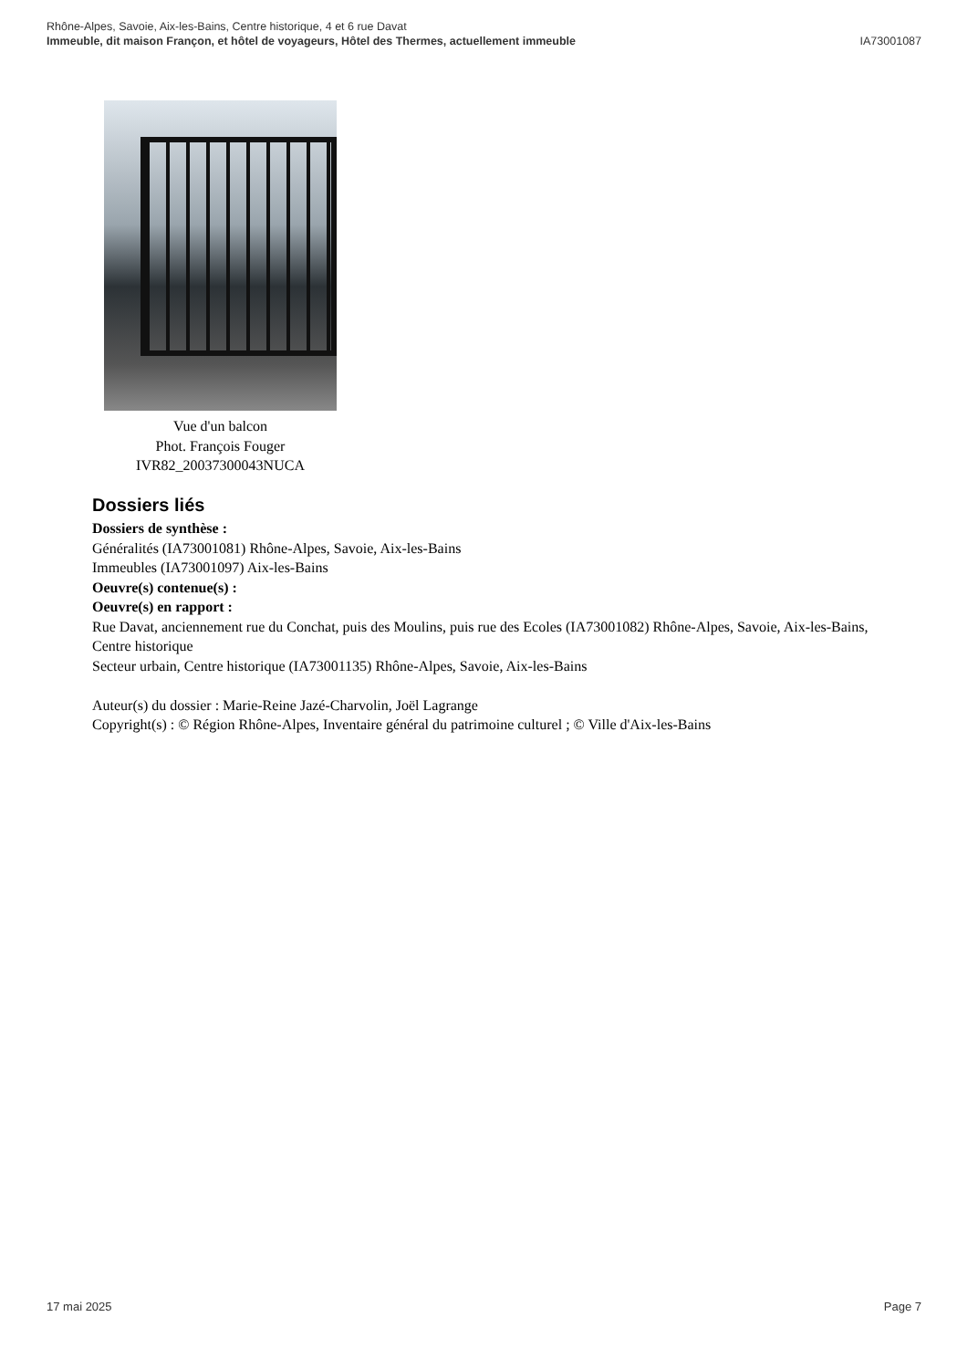Rhône-Alpes, Savoie, Aix-les-Bains, Centre historique, 4 et 6 rue Davat
Immeuble, dit maison Françon, et hôtel de voyageurs, Hôtel des Thermes, actuellement immeuble IA73001087
Vue d'un balcon
Phot. François Fouger
IVR82_20037300043NUCA
Dossiers liés
Dossiers de synthèse :
Généralités (IA73001081) Rhône-Alpes, Savoie, Aix-les-Bains
Immeubles (IA73001097) Aix-les-Bains
Oeuvre(s) contenue(s) :
Oeuvre(s) en rapport :
Rue Davat, anciennement rue du Conchat, puis des Moulins, puis rue des Ecoles (IA73001082) Rhône-Alpes, Savoie, Aix-les-Bains, Centre historique
Secteur urbain, Centre historique (IA73001135) Rhône-Alpes, Savoie, Aix-les-Bains
Auteur(s) du dossier : Marie-Reine Jazé-Charvolin, Joël Lagrange
Copyright(s) : © Région Rhône-Alpes, Inventaire général du patrimoine culturel ; © Ville d'Aix-les-Bains
17 mai 2025 Page 7